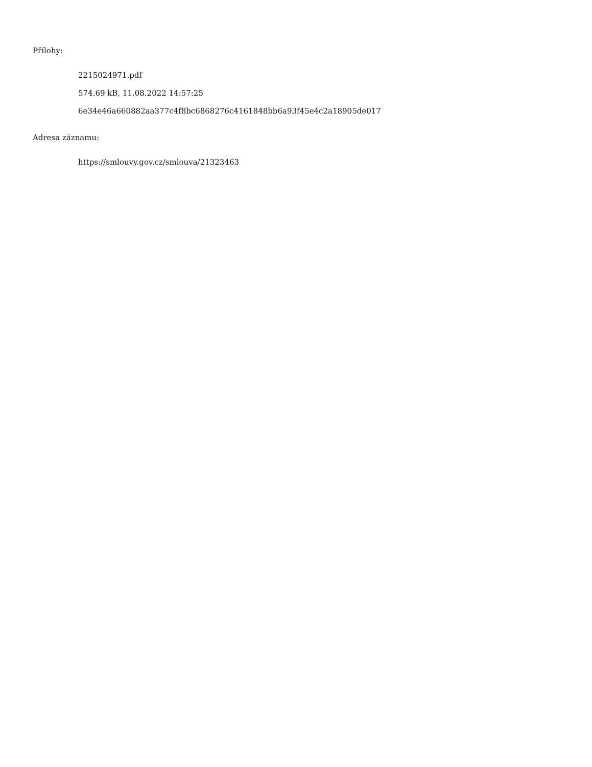Přílohy:
2215024971.pdf
574.69 kB, 11.08.2022 14:57:25
6e34e46a660882aa377c4f8bc6868276c4161848bb6a93f45e4c2a18905de017
Adresa záznamu:
https://smlouvy.gov.cz/smlouva/21323463